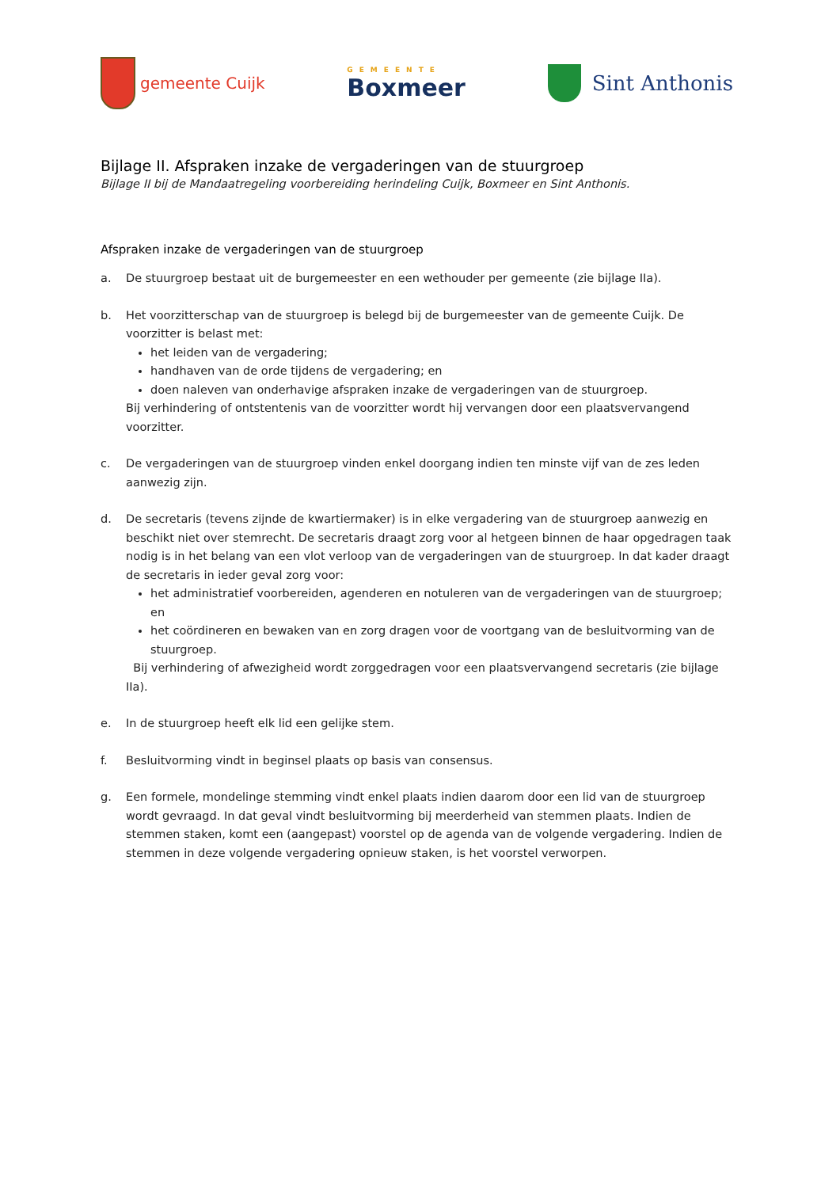gemeente Cuijk
GEMEENTE
Boxmeer
Sint Anthonis
Bijlage II. Afspraken inzake de vergaderingen van de stuurgroep
Bijlage II bij de Mandaatregeling voorbereiding herindeling Cuijk, Boxmeer en Sint Anthonis.
Afspraken inzake de vergaderingen van de stuurgroep
a. De stuurgroep bestaat uit de burgemeester en een wethouder per gemeente (zie bijlage IIa).
b. Het voorzitterschap van de stuurgroep is belegd bij de burgemeester van de gemeente Cuijk. De voorzitter is belast met:
het leiden van de vergadering;
handhaven van de orde tijdens de vergadering; en
doen naleven van onderhavige afspraken inzake de vergaderingen van de stuurgroep.
Bij verhindering of ontstentenis van de voorzitter wordt hij vervangen door een plaatsvervangend voorzitter.
c. De vergaderingen van de stuurgroep vinden enkel doorgang indien ten minste vijf van de zes leden aanwezig zijn.
d. De secretaris (tevens zijnde de kwartiermaker) is in elke vergadering van de stuurgroep aanwezig en beschikt niet over stemrecht. De secretaris draagt zorg voor al hetgeen binnen de haar opgedragen taak nodig is in het belang van een vlot verloop van de vergaderingen van de stuurgroep. In dat kader draagt de secretaris in ieder geval zorg voor:
het administratief voorbereiden, agenderen en notuleren van de vergaderingen van de stuurgroep; en
het coördineren en bewaken van en zorg dragen voor de voortgang van de besluitvorming van de stuurgroep.
Bij verhindering of afwezigheid wordt zorggedragen voor een plaatsvervangend secretaris (zie bijlage IIa).
e. In de stuurgroep heeft elk lid een gelijke stem.
f. Besluitvorming vindt in beginsel plaats op basis van consensus.
g. Een formele, mondelinge stemming vindt enkel plaats indien daarom door een lid van de stuurgroep wordt gevraagd. In dat geval vindt besluitvorming bij meerderheid van stemmen plaats. Indien de stemmen staken, komt een (aangepast) voorstel op de agenda van de volgende vergadering. Indien de stemmen in deze volgende vergadering opnieuw staken, is het voorstel verworpen.